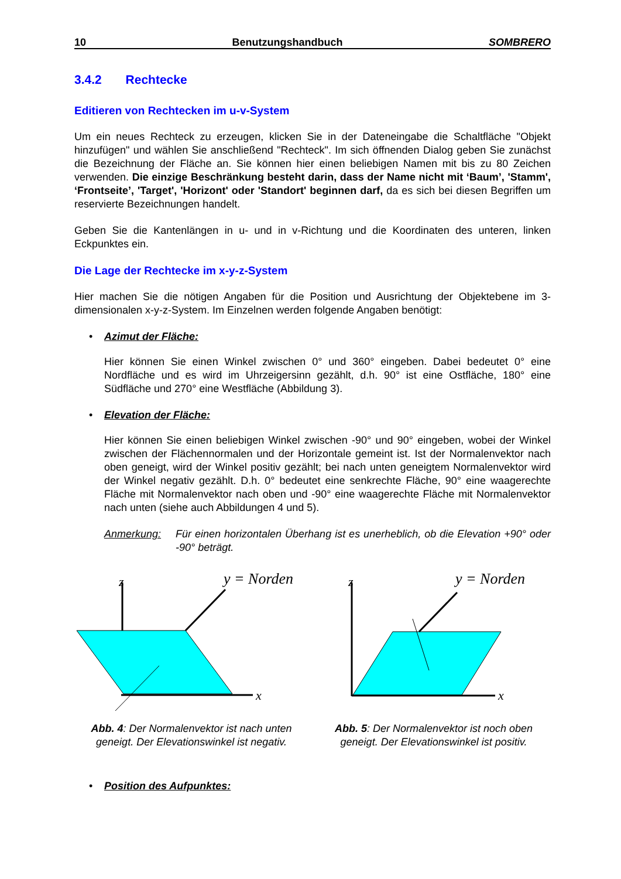10 Benutzungshandbuch SOMBRERO
3.4.2 Rechtecke
Editieren von Rechtecken im u-v-System
Um ein neues Rechteck zu erzeugen, klicken Sie in der Dateneingabe die Schaltfläche "Objekt hinzufügen" und wählen Sie anschließend "Rechteck". Im sich öffnenden Dialog geben Sie zunächst die Bezeichnung der Fläche an. Sie können hier einen beliebigen Namen mit bis zu 80 Zeichen verwenden. Die einzige Beschränkung besteht darin, dass der Name nicht mit ‘Baum’, 'Stamm', ‘Frontseite’, 'Target', 'Horizont' oder 'Standort' beginnen darf, da es sich bei diesen Begriffen um reservierte Bezeichnungen handelt.
Geben Sie die Kantenlängen in u- und in v-Richtung und die Koordinaten des unteren, linken Eckpunktes ein.
Die Lage der Rechtecke im x-y-z-System
Hier machen Sie die nötigen Angaben für die Position und Ausrichtung der Objektebene im 3-dimensionalen x-y-z-System. Im Einzelnen werden folgende Angaben benötigt:
• Azimut der Fläche:
Hier können Sie einen Winkel zwischen 0° und 360° eingeben. Dabei bedeutet 0° eine Nordfläche und es wird im Uhrzeigersinn gezählt, d.h. 90° ist eine Ostfläche, 180° eine Südfläche und 270° eine Westfläche (Abbildung 3).
• Elevation der Fläche:
Hier können Sie einen beliebigen Winkel zwischen -90° und 90° eingeben, wobei der Winkel zwischen der Flächennormalen und der Horizontale gemeint ist. Ist der Normalenvektor nach oben geneigt, wird der Winkel positiv gezählt; bei nach unten geneigtem Normalenvektor wird der Winkel negativ gezählt. D.h. 0° bedeutet eine senkrechte Fläche, 90° eine waagerechte Fläche mit Normalenvektor nach oben und -90° eine waagerechte Fläche mit Normalenvektor nach unten (siehe auch Abbildungen 4 und 5).
Anmerkung: Für einen horizontalen Überhang ist es unerheblich, ob die Elevation +90° oder -90° beträgt.
z
y = Norden
x
Abb. 4: Der Normalenvektor ist nach unten geneigt. Der Elevationswinkel ist negativ.
z
y = Norden
x
Abb. 5: Der Normalenvektor ist noch oben geneigt. Der Elevationswinkel ist positiv.
• Position des Aufpunktes: